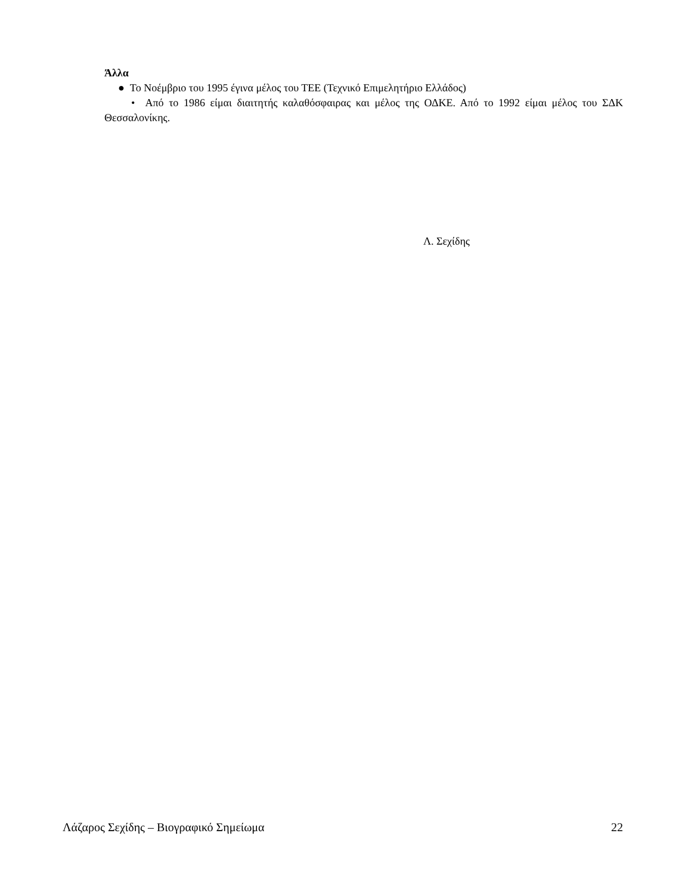Άλλα
● Το Νοέμβριο του 1995 έγινα μέλος του ΤΕΕ (Τεχνικό Επιμελητήριο Ελλάδος)
• Από το 1986 είμαι διαιτητής καλαθόσφαιρας και μέλος της ΟΔΚΕ. Από το 1992 είμαι μέλος του ΣΔΚ Θεσσαλονίκης.
Λ. Σεχίδης
Λάζαρος Σεχίδης – Βιογραφικό Σημείωμα 22